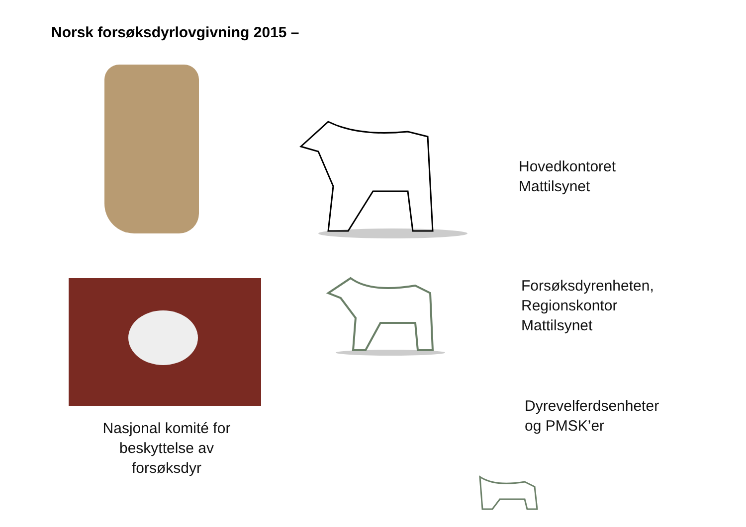Norsk forsøksdyrlovgivning 2015 –
Hovedkontoret
Mattilsynet
Forsøksdyrenheten,
Regionskontor
Mattilsynet
Dyrevelferdsenheter
og PMSK’er
Nasjonal komité for beskyttelse av forsøksdyr